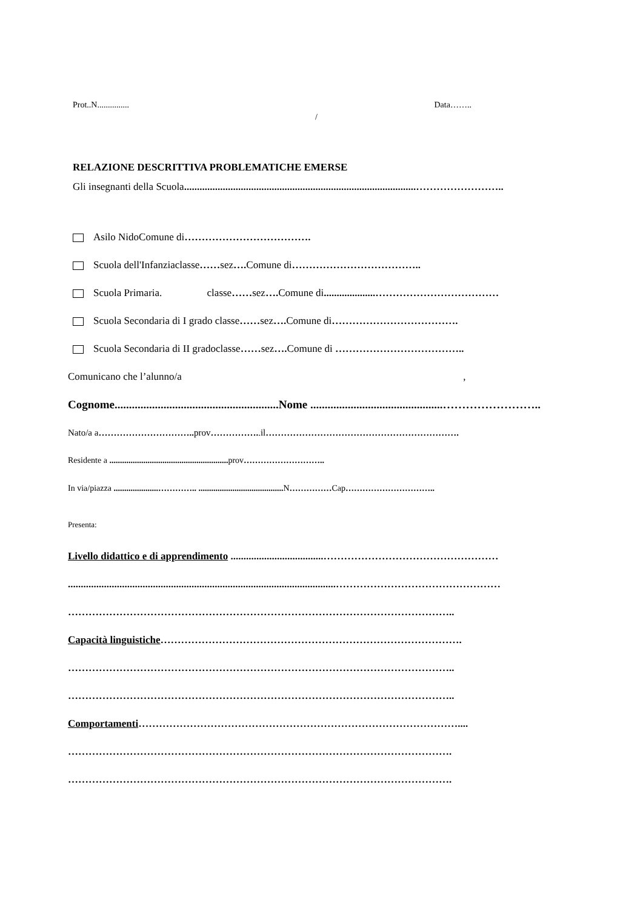Prot..N............... Data……..
/
RELAZIONE DESCRITTIVA PROBLEMATICHE EMERSE
Gli insegnanti della Scuola..........................................................................................……………………..
Asilo NidoComune di……………………………….
Scuola dell'Infanziaclasse……sez…. Comune di………………………………..
Scuola Primaria. classe……sez…. Comune di....................………………………………
Scuola Secondaria di I grado classe……sez…. Comune di……………………………….
Scuola Secondaria di II gradoclasse……sez…. Comune di ………………………………..
Comunicano che l’alunno/a ,
Cognome.........................................................Nome ..............................................……………………..
Nato/a a………………………….. prov……………..il……………………………………………………….
Residente a ........................................................ prov………………………..
In via/piazza .....................………….. ........................................ N……………Cap…………………………..
Presenta:
Livello didattico e di apprendimento ....................................……………………………………………
........................................................................................................…………………………………………
…………………………………………………………………………………………………..
Capacità linguistiche…………………………………………………………………………….
…………………………………………………………………………………………………..
…………………………………………………………………………………………………..
Comportamenti…………………………………………………………………………………....
………………………………………………………………………………………………….
………………………………………………………………………………………………….